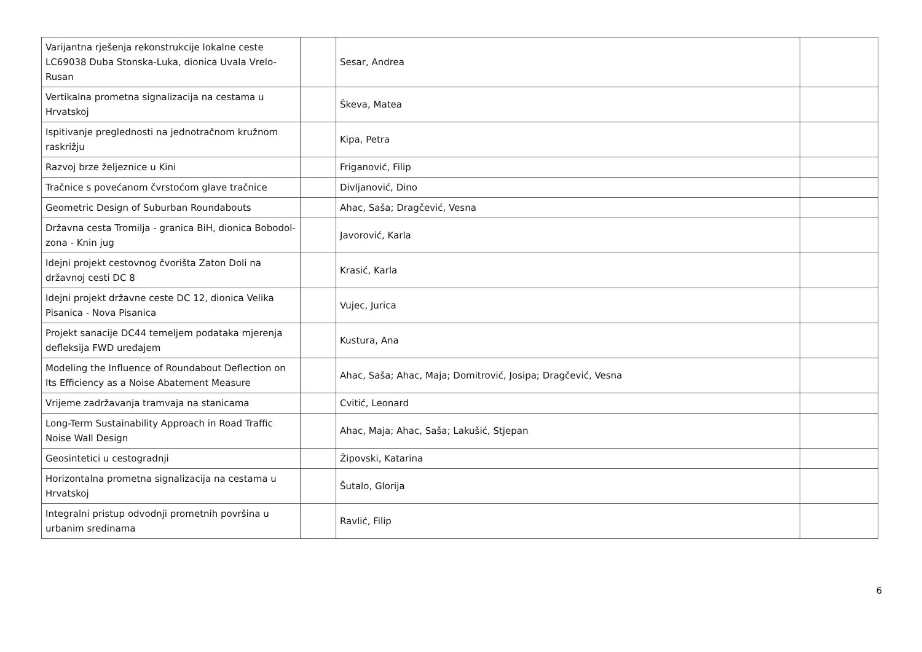| Varijantna rješenja rekonstrukcije lokalne ceste LC69038 Duba Stonska-Luka, dionica Uvala Vrelo-Rusan | | Sesar, Andrea | |
| Vertikalna prometna signalizacija na cestama u Hrvatskoj | | Škeva, Matea | |
| Ispitivanje preglednosti na jednotračnom kružnom raskrižju | | Kipa, Petra | |
| Razvoj brze željeznice u Kini | | Friganović, Filip | |
| Tračnice s povećanom čvrstoćom glave tračnice | | Divljanović, Dino | |
| Geometric Design of Suburban Roundabouts | | Ahac, Saša; Dragčević, Vesna | |
| Državna cesta Tromilja - granica BiH, dionica Bobodol-zona - Knin jug | | Javorović, Karla | |
| Idejni projekt cestovnog čvorišta Zaton Doli na državnoj cesti DC 8 | | Krasić, Karla | |
| Idejni projekt državne ceste DC 12, dionica Velika Pisanica - Nova Pisanica | | Vujec, Jurica | |
| Projekt sanacije DC44 temeljem podataka mjerenja defleksija FWD uređajem | | Kustura, Ana | |
| Modeling the Influence of Roundabout Deflection on Its Efficiency as a Noise Abatement Measure | | Ahac, Saša; Ahac, Maja; Domitrović, Josipa; Dragčević, Vesna | |
| Vrijeme zadržavanja tramvaja na stanicama | | Cvitić, Leonard | |
| Long-Term Sustainability Approach in Road Traffic Noise Wall Design | | Ahac, Maja; Ahac, Saša; Lakušić, Stjepan | |
| Geosintetici u cestogradnji | | Žipovski, Katarina | |
| Horizontalna prometna signalizacija na cestama u Hrvatskoj | | Šutalo, Glorija | |
| Integralni pristup odvodnji prometnih površina u urbanim sredinama | | Ravlić, Filip | |
6